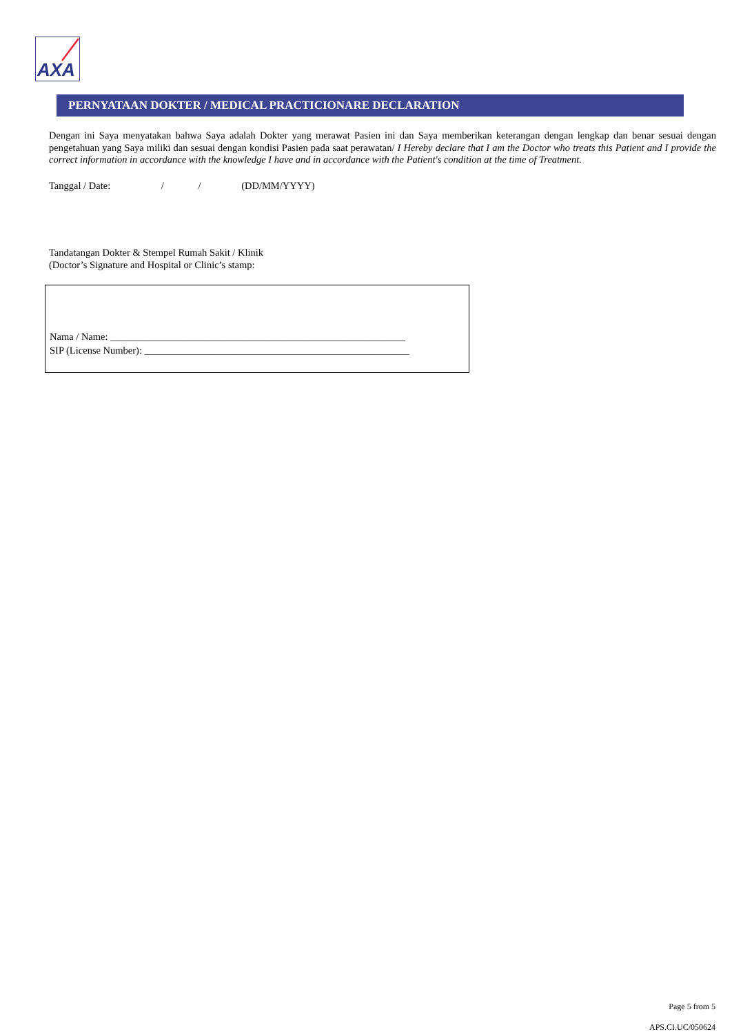AXA
PERNYATAAN DOKTER / MEDICAL PRACTICIONARE DECLARATION
Dengan ini Saya menyatakan bahwa Saya adalah Dokter yang merawat Pasien ini dan Saya memberikan keterangan dengan lengkap dan benar sesuai dengan pengetahuan yang Saya miliki dan sesuai dengan kondisi Pasien pada saat perawatan/ I Hereby declare that I am the Doctor who treats this Patient and I provide the correct information in accordance with the knowledge I have and in accordance with the Patient's condition at the time of Treatment.
Tanggal / Date: / / (DD/MM/YYYY)
Tandatangan Dokter & Stempel Rumah Sakit / Klinik
(Doctor’s Signature and Hospital or Clinic’s stamp:
Nama / Name: ___________________________________________________________
SIP (License Number): _____________________________________________________
Page 5 from 5
APS.CI.UC/050624